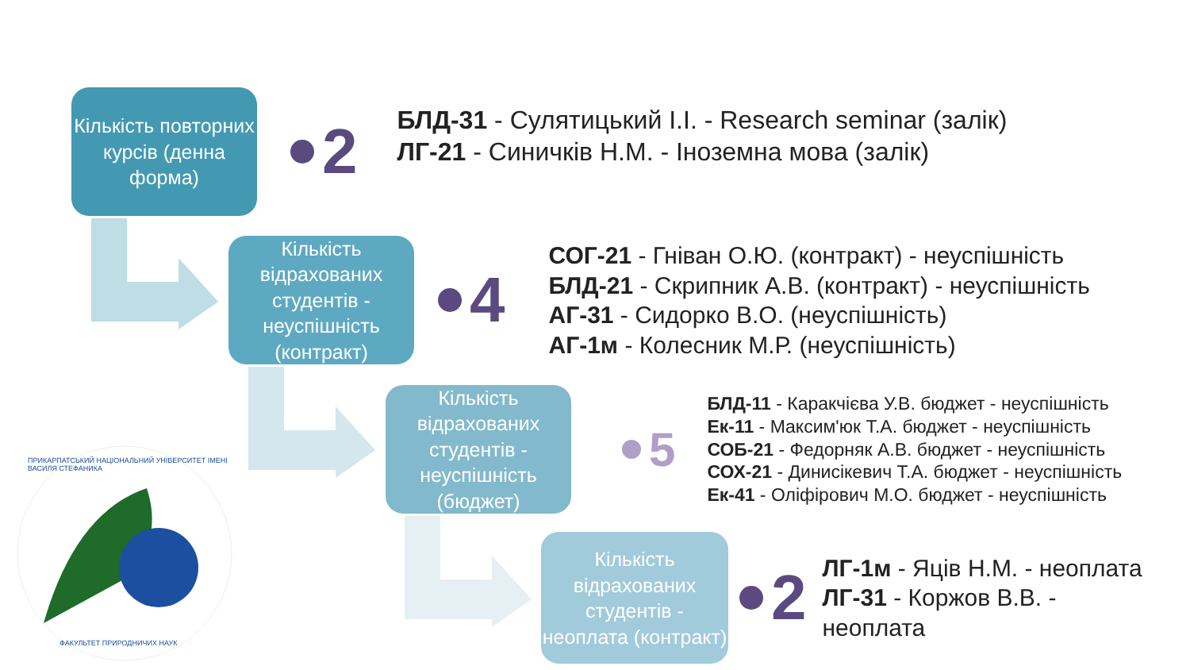Кількість повторних курсів (денна форма)
2
БЛД-31 - Сулятицький І.І. - Research seminar (залік)
ЛГ-21 - Синичків Н.М. - Іноземна мова (залік)
Кількість відрахованих студентів - неуспішність (контракт)
4
СОГ-21 - Гніван О.Ю. (контракт) - неуспішність
БЛД-21 - Скрипник А.В. (контракт) - неуспішність
АГ-31 - Сидорко В.О. (неуспішність)
АГ-1м - Колесник М.Р. (неуспішність)
Кількість відрахованих студентів - неуспішність (бюджет)
5
БЛД-11 - Каракчієва У.В. бюджет - неуспішність
Ек-11 - Максим'юк Т.А. бюджет - неуспішність
СОБ-21 - Федорняк А.В. бюджет - неуспішність
СОХ-21 - Динисікевич Т.А. бюджет - неуспішність
Ек-41 - Оліфірович М.О. бюджет - неуспішність
Кількість відрахованих студентів - неоплата (контракт)
2
ЛГ-1м - Яців Н.М. - неоплата
ЛГ-31 - Коржов В.В. -
неоплата
ПРИКАРПАТСЬКИЙ НАЦІОНАЛЬНИЙ УНІВЕРСИТЕТ ІМЕНІ ВАСИЛЯ СТЕФАНИКА
ФАКУЛЬТЕТ ПРИРОДНИЧИХ НАУК